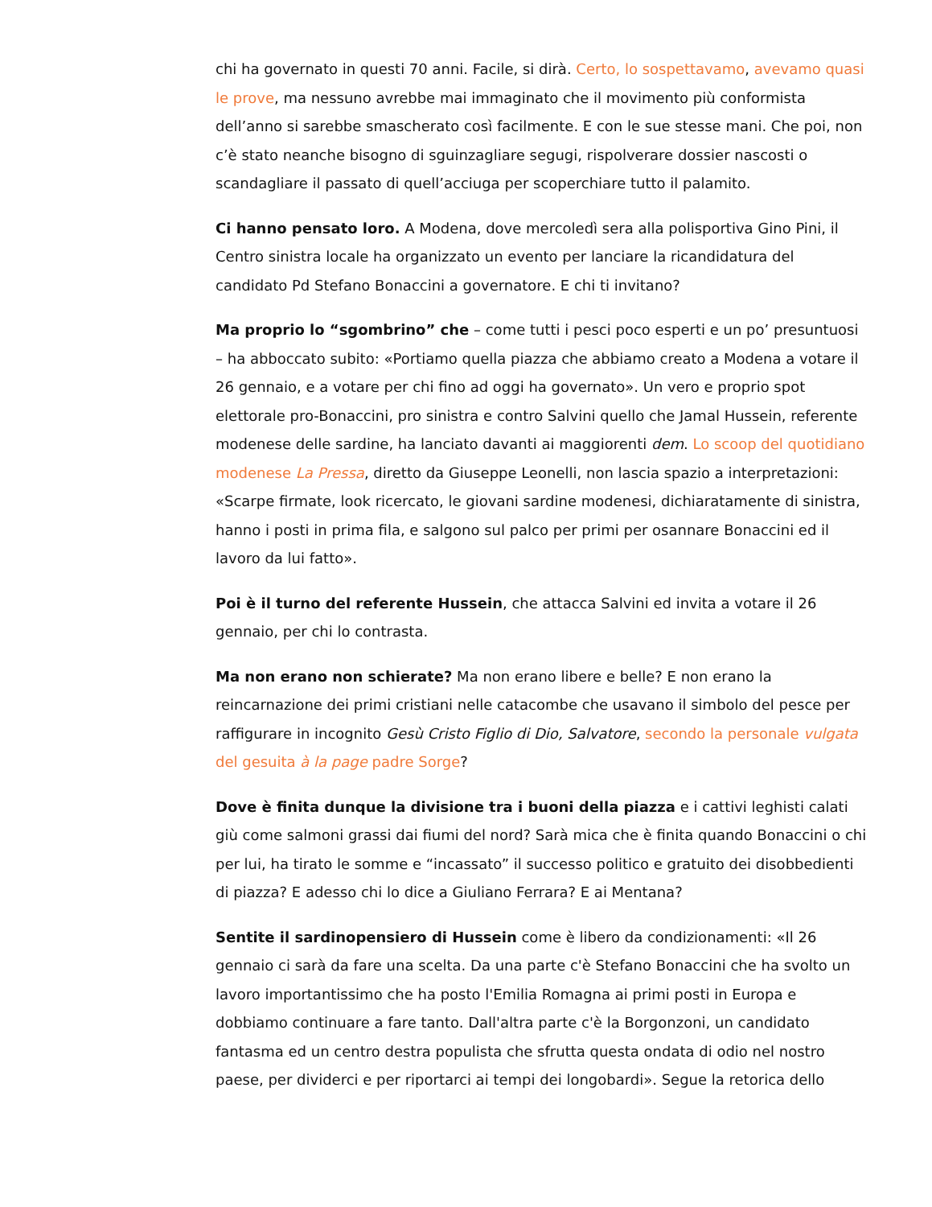chi ha governato in questi 70 anni. Facile, si dirà. Certo, lo sospettavamo, avevamo quasi le prove, ma nessuno avrebbe mai immaginato che il movimento più conformista dell’anno si sarebbe smascherato così facilmente. E con le sue stesse mani. Che poi, non c’è stato neanche bisogno di sguinzagliare segugi, rispolverare dossier nascosti o scandagliare il passato di quell’acciuga per scoperchiare tutto il palamito.
Ci hanno pensato loro. A Modena, dove mercoledì sera alla polisportiva Gino Pini, il Centro sinistra locale ha organizzato un evento per lanciare la ricandidatura del candidato Pd Stefano Bonaccini a governatore. E chi ti invitano?
Ma proprio lo “sgombrino” che – come tutti i pesci poco esperti e un po’ presuntuosi – ha abboccato subito: «Portiamo quella piazza che abbiamo creato a Modena a votare il 26 gennaio, e a votare per chi fino ad oggi ha governato». Un vero e proprio spot elettorale pro-Bonaccini, pro sinistra e contro Salvini quello che Jamal Hussein, referente modenese delle sardine, ha lanciato davanti ai maggiorenti dem. Lo scoop del quotidiano modenese La Pressa, diretto da Giuseppe Leonelli, non lascia spazio a interpretazioni: «Scarpe firmate, look ricercato, le giovani sardine modenesi, dichiaratamente di sinistra, hanno i posti in prima fila, e salgono sul palco per primi per osannare Bonaccini ed il lavoro da lui fatto».
Poi è il turno del referente Hussein, che attacca Salvini ed invita a votare il 26 gennaio, per chi lo contrasta.
Ma non erano non schierate? Ma non erano libere e belle? E non erano la reincarnazione dei primi cristiani nelle catacombe che usavano il simbolo del pesce per raffigurare in incognito Gesù Cristo Figlio di Dio, Salvatore, secondo la personale vulgata del gesuita à la page padre Sorge?
Dove è finita dunque la divisione tra i buoni della piazza e i cattivi leghisti calati giù come salmoni grassi dai fiumi del nord? Sarà mica che è finita quando Bonaccini o chi per lui, ha tirato le somme e “incassato” il successo politico e gratuito dei disobbedienti di piazza? E adesso chi lo dice a Giuliano Ferrara? E ai Mentana?
Sentite il sardinopensiero di Hussein come è libero da condizionamenti: «Il 26 gennaio ci sarà da fare una scelta. Da una parte c'è Stefano Bonaccini che ha svolto un lavoro importantissimo che ha posto l'Emilia Romagna ai primi posti in Europa e dobbiamo continuare a fare tanto. Dall'altra parte c'è la Borgonzoni, un candidato fantasma ed un centro destra populista che sfrutta questa ondata di odio nel nostro paese, per dividerci e per riportarci ai tempi dei longobardi». Segue la retorica dello